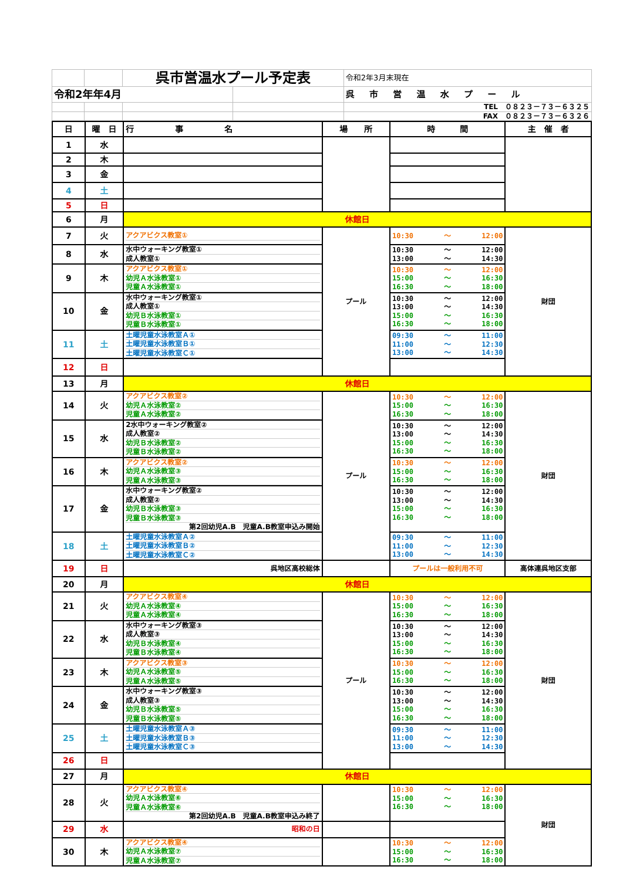| | | 呉市営温水プール予定表 | | | 令和2年3月末現在 |
| 令和2年年4月 | | | | 呉 市 営 温 水 プ ー ル | |
| | | | | TEL ０８２３－７３－６３２５ | |
| | | | | FAX ０８２３－７３－６３２６ | |
| 日 | 曜 日 | 行 事 名 | 場 所 | 時 間 | 主 催 者 |
| --- | --- | --- | --- | --- | --- |
| 1 | 水 | | | | |
| 2 | 木 | | | | |
| 3 | 金 | | | | |
| 4 | 土 | | | | |
| 5 | 日 | | | | |
| 6 | 月 | 休館日 | | | |
| 7 | 火 | アクアビクス教室① | プール | 10:30 ～ 12:00 | 財団 |
| 8 | 水 | 水中ウォーキング教室① 成人教室① | | 10:30 ～ 12:00 13:00 ～ 14:30 | |
| 9 | 木 | アクアビクス教室① 幼児Ａ水泳教室① 児童Ａ水泳教室① | | 10:30 ～ 12:00 15:00 ～ 16:30 16:30 ～ 18:00 | |
| 10 | 金 | 水中ウォーキング教室① 成人教室① 幼児Ｂ水泳教室① 児童Ｂ水泳教室① | | 10:30 ～ 12:00 13:00 ～ 14:30 15:00 ～ 16:30 16:30 ～ 18:00 | |
| 11 | 土 | 土曜児童水泳教室Ａ① 土曜児童水泳教室Ｂ① 土曜児童水泳教室Ｃ① | | 09:30 ～ 11:00 11:00 ～ 12:30 13:00 ～ 14:30 | |
| 12 | 日 | | | | |
| 13 | 月 | 休館日 | | | |
| 14 | 火 | アクアビクス教室② 幼児Ａ水泳教室② 児童Ａ水泳教室② | プール | 10:30 ～ 12:00 15:00 ～ 16:30 16:30 ～ 18:00 | 財団 |
| 15 | 水 | 2水中ウォーキング教室② 成人教室② 幼児Ｂ水泳教室② 児童Ｂ水泳教室② | | 10:30 ～ 12:00 13:00 ～ 14:30 15:00 ～ 16:30 16:30 ～ 18:00 | |
| 16 | 木 | アクアビクス教室② 幼児Ａ水泳教室③ 児童Ａ水泳教室③ | | 10:30 ～ 12:00 15:00 ～ 16:30 16:30 ～ 18:00 | |
| 17 | 金 | 水中ウォーキング教室② 成人教室② 幼児Ｂ水泳教室③ 児童Ｂ水泳教室③ 第2回幼児A.B 児童A.B教室申込み開始 | | 10:30 ～ 12:00 13:00 ～ 14:30 15:00 ～ 16:30 16:30 ～ 18:00 | |
| 18 | 土 | 土曜児童水泳教室Ａ② 土曜児童水泳教室Ｂ② 土曜児童水泳教室Ｃ② | | 09:30 ～ 11:00 11:00 ～ 12:30 13:00 ～ 14:30 | |
| 19 | 日 | 呉地区高校総体 | | プールは一般利用不可 | 高体連呉地区支部 |
| 20 | 月 | 休館日 | | | |
| 21 | 火 | アクアビクス教室④ 幼児Ａ水泳教室④ 児童Ａ水泳教室④ | プール | 10:30 ～ 12:00 15:00 ～ 16:30 16:30 ～ 18:00 | 財団 |
| 22 | 水 | 水中ウォーキング教室③ 成人教室③ 幼児Ｂ水泳教室④ 児童Ｂ水泳教室④ | | 10:30 ～ 12:00 13:00 ～ 14:30 15:00 ～ 16:30 16:30 ～ 18:00 | |
| 23 | 木 | アクアビクス教室③ 幼児Ａ水泳教室⑤ 児童Ａ水泳教室⑤ | | 10:30 ～ 12:00 15:00 ～ 16:30 16:30 ～ 18:00 | |
| 24 | 金 | 水中ウォーキング教室③ 成人教室③ 幼児Ｂ水泳教室⑤ 児童Ｂ水泳教室⑤ | | 10:30 ～ 12:00 13:00 ～ 14:30 15:00 ～ 16:30 16:30 ～ 18:00 | |
| 25 | 土 | 土曜児童水泳教室Ａ③ 土曜児童水泳教室Ｂ③ 土曜児童水泳教室Ｃ③ | | 09:30 ～ 11:00 11:00 ～ 12:30 13:00 ～ 14:30 | |
| 26 | 日 | | | | |
| 27 | 月 | 休館日 | | | |
| 28 | 火 | アクアビクス教室④ 幼児Ａ水泳教室⑥ 児童Ａ水泳教室⑥ 第2回幼児A.B 児童A.B教室申込み終了 | | 10:30 ～ 12:00 15:00 ～ 16:30 16:30 ～ 18:00 | 財団 |
| 29 | 水 | 昭和の日 | | | |
| 30 | 木 | アクアビクス教室④ 幼児Ａ水泳教室⑦ 児童Ａ水泳教室⑦ | | 10:30 ～ 12:00 15:00 ～ 16:30 16:30 ～ 18:00 | |